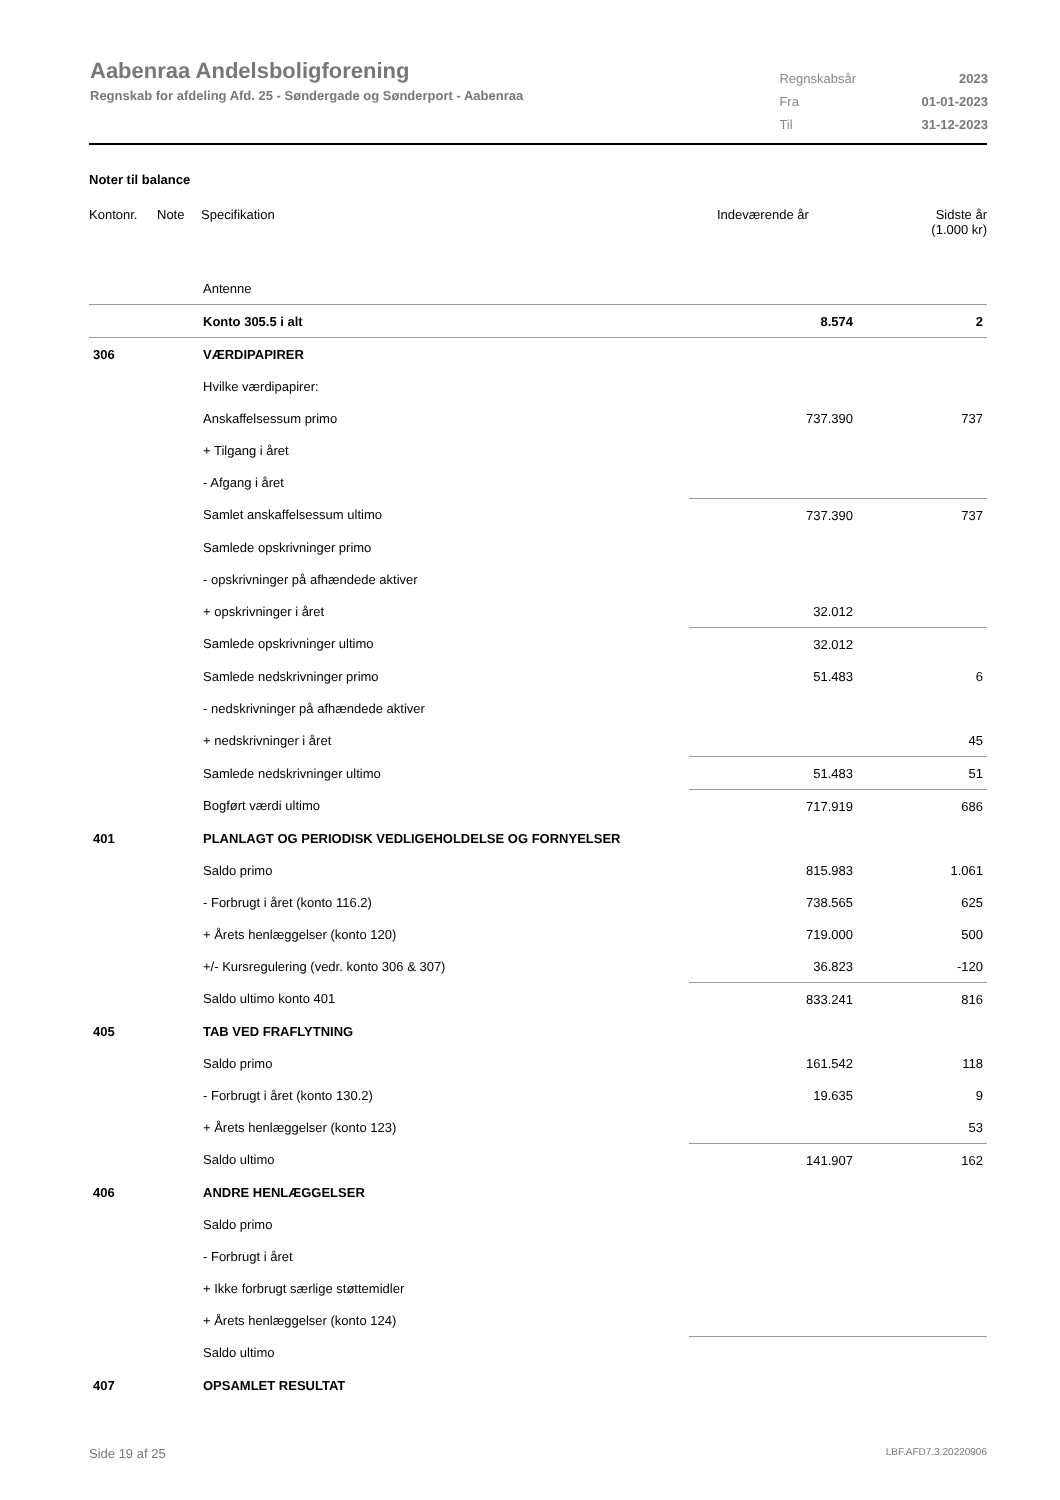Aabenraa Andelsboligforening
Regnskab for afdeling Afd. 25 - Søndergade og Sønderport - Aabenraa
| Regnskabsår | 2023 |
| Fra | 01-01-2023 |
| Til | 31-12-2023 |
Noter til balance
Kontonr. Note Specifikation Indeværende år Sidste år
(1.000 kr)
| | Antenne | | |
| | Konto 305.5 i alt | 8.574 | 2 |
| 306 | VÆRDIPAPIRER | | |
| | Hvilke værdipapirer: | | |
| | Anskaffelsessum primo | 737.390 | 737 |
| | + Tilgang i året | | |
| | - Afgang i året | | |
| | Samlet anskaffelsessum ultimo | 737.390 | 737 |
| | Samlede opskrivninger primo | | |
| | - opskrivninger på afhændede aktiver | | |
| | + opskrivninger i året | 32.012 | |
| | Samlede opskrivninger ultimo | 32.012 | |
| | Samlede nedskrivninger primo | 51.483 | 6 |
| | - nedskrivninger på afhændede aktiver | | |
| | + nedskrivninger i året | | 45 |
| | Samlede nedskrivninger ultimo | 51.483 | 51 |
| | Bogført værdi ultimo | 717.919 | 686 |
| 401 | PLANLAGT OG PERIODISK VEDLIGEHOLDELSE OG FORNYELSER | | |
| | Saldo primo | 815.983 | 1.061 |
| | - Forbrugt i året (konto 116.2) | 738.565 | 625 |
| | + Årets henlæggelser (konto 120) | 719.000 | 500 |
| | +/- Kursregulering (vedr. konto 306 & 307) | 36.823 | -120 |
| | Saldo ultimo konto 401 | 833.241 | 816 |
| 405 | TAB VED FRAFLYTNING | | |
| | Saldo primo | 161.542 | 118 |
| | - Forbrugt i året (konto 130.2) | 19.635 | 9 |
| | + Årets henlæggelser (konto 123) | | 53 |
| | Saldo ultimo | 141.907 | 162 |
| 406 | ANDRE HENLÆGGELSER | | |
| | Saldo primo | | |
| | - Forbrugt i året | | |
| | + Ikke forbrugt særlige støttemidler | | |
| | + Årets henlæggelser (konto 124) | | |
| | Saldo ultimo | | |
| 407 | OPSAMLET RESULTAT | | |
Side 19 af 25 LBF.AFD7.3.20220906